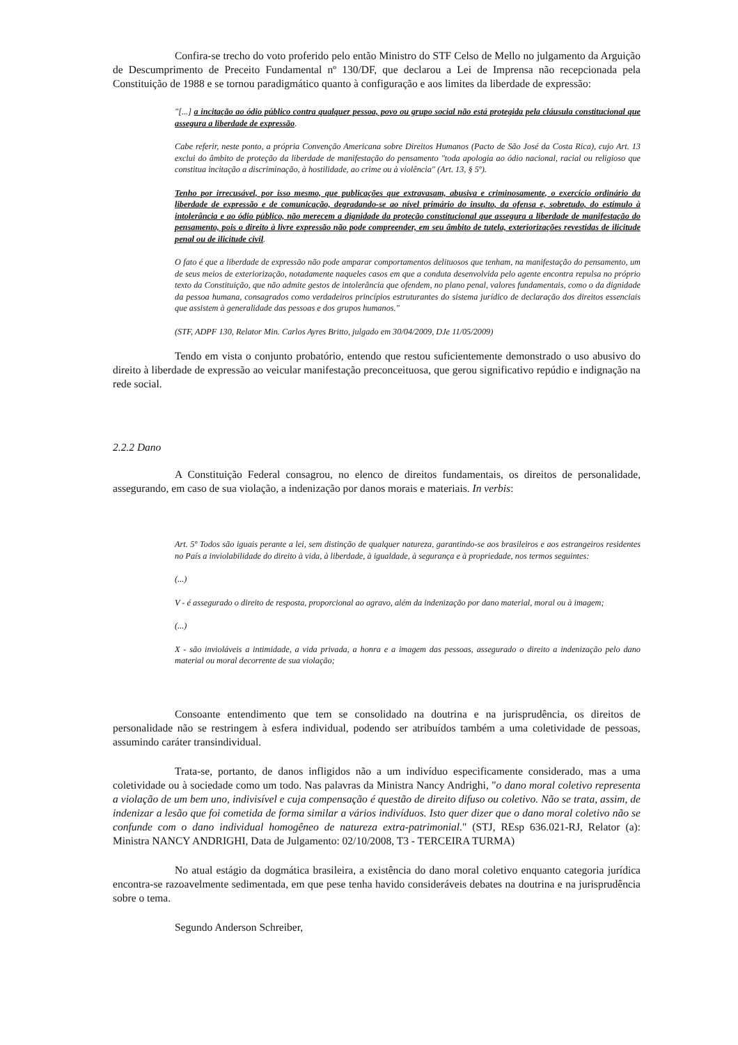Confira-se trecho do voto proferido pelo então Ministro do STF Celso de Mello no julgamento da Arguição de Descumprimento de Preceito Fundamental nº 130/DF, que declarou a Lei de Imprensa não recepcionada pela Constituição de 1988 e se tornou paradigmático quanto à configuração e aos limites da liberdade de expressão:
"[...] a incitação ao ódio público contra qualquer pessoa, povo ou grupo social não está protegida pela cláusula constitucional que assegura a liberdade de expressão.
Cabe referir, neste ponto, a própria Convenção Americana sobre Direitos Humanos (Pacto de São José da Costa Rica), cujo Art. 13 exclui do âmbito de proteção da liberdade de manifestação do pensamento "toda apologia ao ódio nacional, racial ou religioso que constitua incitação a discriminação, à hostilidade, ao crime ou à violência" (Art. 13, § 5º).
Tenho por irrecusável, por isso mesmo, que publicações que extravasam, abusiva e criminosamente, o exercício ordinário da liberdade de expressão e de comunicação, degradando-se ao nível primário do insulto, da ofensa e, sobretudo, do estímulo à intolerância e ao ódio público, não merecem a dignidade da proteção constitucional que assegura a liberdade de manifestação do pensamento, pois o direito à livre expressão não pode compreender, em seu âmbito de tutela, exteriorizações revestidas de ilicitude penal ou de ilicitude civil.
O fato é que a liberdade de expressão não pode amparar comportamentos delituosos que tenham, na manifestação do pensamento, um de seus meios de exteriorização, notadamente naqueles casos em que a conduta desenvolvida pelo agente encontra repulsa no próprio texto da Constituição, que não admite gestos de intolerância que ofendem, no plano penal, valores fundamentais, como o da dignidade da pessoa humana, consagrados como verdadeiros princípios estruturantes do sistema jurídico de declaração dos direitos essenciais que assistem à generalidade das pessoas e dos grupos humanos."
(STF, ADPF 130, Relator Min. Carlos Ayres Britto, julgado em 30/04/2009, DJe 11/05/2009)
Tendo em vista o conjunto probatório, entendo que restou suficientemente demonstrado o uso abusivo do direito à liberdade de expressão ao veicular manifestação preconceituosa, que gerou significativo repúdio e indignação na rede social.
2.2.2 Dano
A Constituição Federal consagrou, no elenco de direitos fundamentais, os direitos de personalidade, assegurando, em caso de sua violação, a indenização por danos morais e materiais. In verbis:
Art. 5º Todos são iguais perante a lei, sem distinção de qualquer natureza, garantindo-se aos brasileiros e aos estrangeiros residentes no País a inviolabilidade do direito à vida, à liberdade, à igualdade, à segurança e à propriedade, nos termos seguintes:
(...)
V - é assegurado o direito de resposta, proporcional ao agravo, além da indenização por dano material, moral ou à imagem;
(...)
X - são invioláveis a intimidade, a vida privada, a honra e a imagem das pessoas, assegurado o direito a indenização pelo dano material ou moral decorrente de sua violação;
Consoante entendimento que tem se consolidado na doutrina e na jurisprudência, os direitos de personalidade não se restringem à esfera individual, podendo ser atribuídos também a uma coletividade de pessoas, assumindo caráter transindividual.
Trata-se, portanto, de danos infligidos não a um indivíduo especificamente considerado, mas a uma coletividade ou à sociedade como um todo. Nas palavras da Ministra Nancy Andrighi, "o dano moral coletivo representa a violação de um bem uno, indivisível e cuja compensação é questão de direito difuso ou coletivo. Não se trata, assim, de indenizar a lesão que foi cometida de forma similar a vários indivíduos. Isto quer dizer que o dano moral coletivo não se confunde com o dano individual homogêneo de natureza extra-patrimonial." (STJ, REsp 636.021-RJ, Relator (a): Ministra NANCY ANDRIGHI, Data de Julgamento: 02/10/2008, T3 - TERCEIRA TURMA)
No atual estágio da dogmática brasileira, a existência do dano moral coletivo enquanto categoria jurídica encontra-se razoavelmente sedimentada, em que pese tenha havido consideráveis debates na doutrina e na jurisprudência sobre o tema.
Segundo Anderson Schreiber,